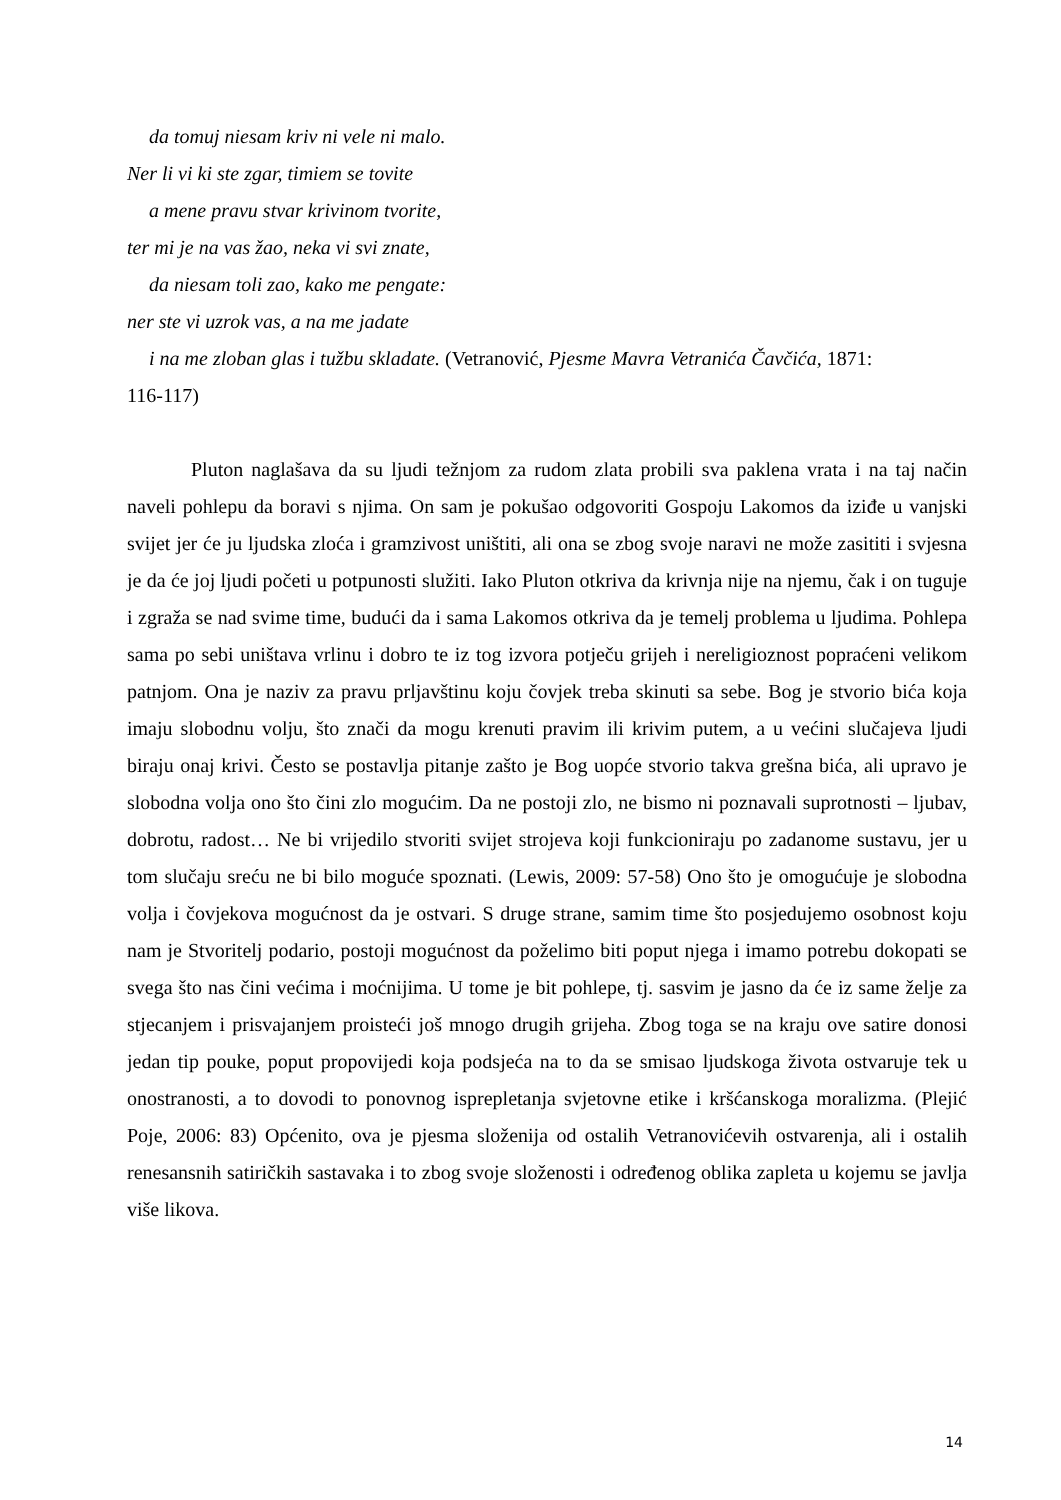da tomuj niesam kriv ni vele ni malo.
Ner li vi ki ste zgar, timiem se tovite
a mene pravu stvar krivinom tvorite,
ter mi je na vas žao, neka vi svi znate,
da niesam toli zao, kako me pengate:
ner ste vi uzrok vas, a na me jadate
i na me zloban glas i tužbu skladate. (Vetranović, Pjesme Mavra Vetranića Čavčića, 1871:
116-117)
Pluton naglašava da su ljudi težnjom za rudom zlata probili sva paklena vrata i na taj način naveli pohlepu da boravi s njima. On sam je pokušao odgovoriti Gospoju Lakomos da iziđe u vanjski svijet jer će ju ljudska zloća i gramzivost uništiti, ali ona se zbog svoje naravi ne može zasititi i svjesna je da će joj ljudi početi u potpunosti služiti. Iako Pluton otkriva da krivnja nije na njemu, čak i on tuguje i zgraža se nad svime time, budući da i sama Lakomos otkriva da je temelj problema u ljudima. Pohlepa sama po sebi uništava vrlinu i dobro te iz tog izvora potječu grijeh i nereligioznost popraćeni velikom patnjom. Ona je naziv za pravu prljavštinu koju čovjek treba skinuti sa sebe. Bog je stvorio bića koja imaju slobodnu volju, što znači da mogu krenuti pravim ili krivim putem, a u većini slučajeva ljudi biraju onaj krivi. Često se postavlja pitanje zašto je Bog uopće stvorio takva grešna bića, ali upravo je slobodna volja ono što čini zlo mogućim. Da ne postoji zlo, ne bismo ni poznavali suprotnosti – ljubav, dobrotu, radost… Ne bi vrijedilo stvoriti svijet strojeva koji funkcioniraju po zadanome sustavu, jer u tom slučaju sreću ne bi bilo moguće spoznati. (Lewis, 2009: 57-58) Ono što je omogućuje je slobodna volja i čovjekova mogućnost da je ostvari. S druge strane, samim time što posjedujemo osobnost koju nam je Stvoritelj podario, postoji mogućnost da poželimo biti poput njega i imamo potrebu dokopati se svega što nas čini većima i moćnijima. U tome je bit pohlepe, tj. sasvim je jasno da će iz same želje za stjecanjem i prisvajanjem proisteći još mnogo drugih grijeha. Zbog toga se na kraju ove satire donosi jedan tip pouke, poput propovijedi koja podsjeća na to da se smisao ljudskoga života ostvaruje tek u onostranosti, a to dovodi to ponovnog isprepletanja svjetovne etike i kršćanskoga moralizma. (Plejić Poje, 2006: 83) Općenito, ova je pjesma složenija od ostalih Vetranovićevih ostvarenja, ali i ostalih renesansnih satiričkih sastavaka i to zbog svoje složenosti i određenog oblika zapleta u kojemu se javlja više likova.
14